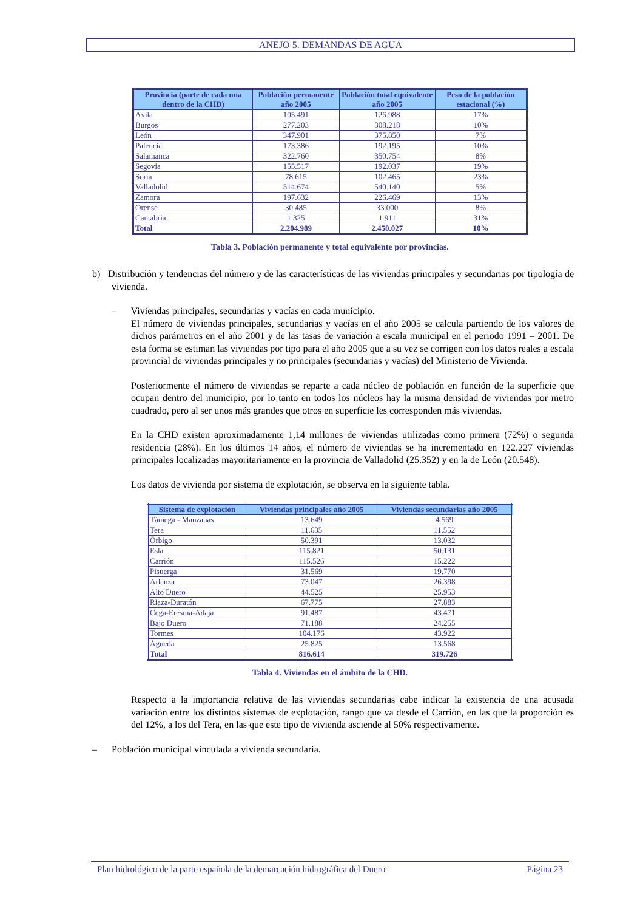ANEJO 5. DEMANDAS DE AGUA
| Provincia (parte de cada una dentro de la CHD) | Población permanente año 2005 | Población total equivalente año 2005 | Peso de la población estacional (%) |
| --- | --- | --- | --- |
| Ávila | 105.491 | 126.988 | 17% |
| Burgos | 277.203 | 308.218 | 10% |
| León | 347.901 | 375.850 | 7% |
| Palencia | 173.386 | 192.195 | 10% |
| Salamanca | 322.760 | 350.754 | 8% |
| Segovia | 155.517 | 192.037 | 19% |
| Soria | 78.615 | 102.465 | 23% |
| Valladolid | 514.674 | 540.140 | 5% |
| Zamora | 197.632 | 226.469 | 13% |
| Orense | 30.485 | 33.000 | 8% |
| Cantabria | 1.325 | 1.911 | 31% |
| Total | 2.204.989 | 2.450.027 | 10% |
Tabla 3. Población permanente y total equivalente por provincias.
b) Distribución y tendencias del número y de las características de las viviendas principales y secundarias por tipología de vivienda.
– Viviendas principales, secundarias y vacías en cada municipio.
El número de viviendas principales, secundarias y vacías en el año 2005 se calcula partiendo de los valores de dichos parámetros en el año 2001 y de las tasas de variación a escala municipal en el periodo 1991 – 2001. De esta forma se estiman las viviendas por tipo para el año 2005 que a su vez se corrigen con los datos reales a escala provincial de viviendas principales y no principales (secundarias y vacías) del Ministerio de Vivienda.
Posteriormente el número de viviendas se reparte a cada núcleo de población en función de la superficie que ocupan dentro del municipio, por lo tanto en todos los núcleos hay la misma densidad de viviendas por metro cuadrado, pero al ser unos más grandes que otros en superficie les corresponden más viviendas.
En la CHD existen aproximadamente 1,14 millones de viviendas utilizadas como primera (72%) o segunda residencia (28%). En los últimos 14 años, el número de viviendas se ha incrementado en 122.227 viviendas principales localizadas mayoritariamente en la provincia de Valladolid (25.352) y en la de León (20.548).
Los datos de vivienda por sistema de explotación, se observa en la siguiente tabla.
| Sistema de explotación | Viviendas principales año 2005 | Viviendas secundarias año 2005 |
| --- | --- | --- |
| Támega - Manzanas | 13.649 | 4.569 |
| Tera | 11.635 | 11.552 |
| Órbigo | 50.391 | 13.032 |
| Esla | 115.821 | 50.131 |
| Carrión | 115.526 | 15.222 |
| Pisuerga | 31.569 | 19.770 |
| Arlanza | 73.047 | 26.398 |
| Alto Duero | 44.525 | 25.953 |
| Riaza-Duratón | 67.775 | 27.883 |
| Cega-Eresma-Adaja | 91.487 | 43.471 |
| Bajo Duero | 71.188 | 24.255 |
| Tormes | 104.176 | 43.922 |
| Águeda | 25.825 | 13.568 |
| Total | 816.614 | 319.726 |
Tabla 4. Viviendas en el ámbito de la CHD.
Respecto a la importancia relativa de las viviendas secundarias cabe indicar la existencia de una acusada variación entre los distintos sistemas de explotación, rango que va desde el Carrión, en las que la proporción es del 12%, a los del Tera, en las que este tipo de vivienda asciende al 50% respectivamente.
– Población municipal vinculada a vivienda secundaria.
Plan hidrológico de la parte española de la demarcación hidrográfica del Duero Página 23